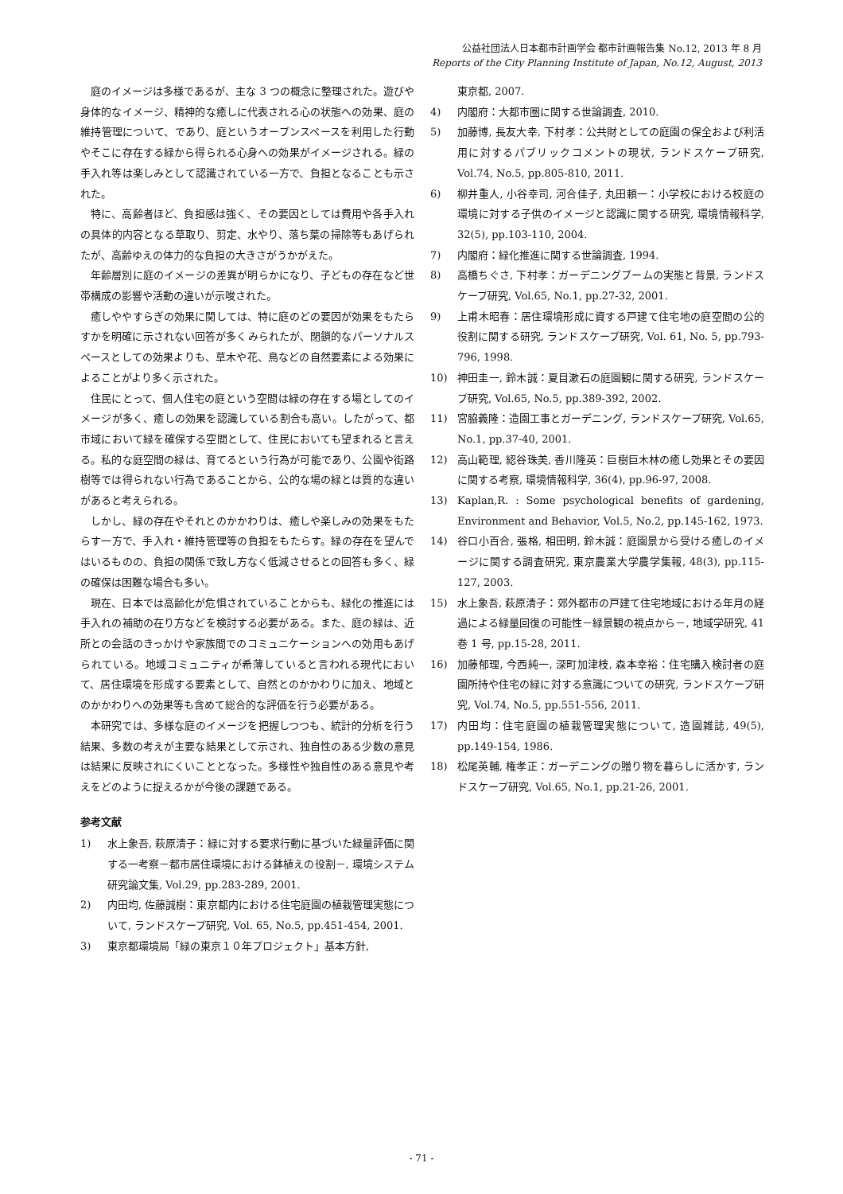公益社団法人日本都市計画学会 都市計画報告集 No.12, 2013 年 8 月
Reports of the City Planning Institute of Japan, No.12, August, 2013
庭のイメージは多様であるが、主な 3 つの概念に整理された。遊びや身体的なイメージ、精神的な癒しに代表される心の状態への効果、庭の維持管理について、であり、庭というオープンスペースを利用した行動やそこに存在する緑から得られる心身への効果がイメージされる。緑の手入れ等は楽しみとして認識されている一方で、負担となることも示された。
特に、高齢者ほど、負担感は強く、その要因としては費用や各手入れの具体的内容となる草取り、剪定、水やり、落ち葉の掃除等もあげられたが、高齢ゆえの体力的な負担の大きさがうかがえた。
年齢層別に庭のイメージの差異が明らかになり、子どもの存在など世帯構成の影響や活動の違いが示唆された。
癒しややすらぎの効果に関しては、特に庭のどの要因が効果をもたらすかを明確に示されない回答が多くみられたが、閉鎖的なパーソナルスペースとしての効果よりも、草木や花、鳥などの自然要素による効果によることがより多く示された。
住民にとって、個人住宅の庭という空間は緑の存在する場としてのイメージが多く、癒しの効果を認識している割合も高い。したがって、都市域において緑を確保する空間として、住民においても望まれると言える。私的な庭空間の緑は、育てるという行為が可能であり、公園や街路樹等では得られない行為であることから、公的な場の緑とは質的な違いがあると考えられる。
しかし、緑の存在やそれとのかかわりは、癒しや楽しみの効果をもたらす一方で、手入れ・維持管理等の負担をもたらす。緑の存在を望んではいるものの、負担の関係で致し方なく低減させるとの回答も多く、緑の確保は困難な場合も多い。
現在、日本では高齢化が危惧されていることからも、緑化の推進には手入れの補助の在り方などを検討する必要がある。また、庭の緑は、近所との会話のきっかけや家族間でのコミュニケーションへの効用もあげられている。地域コミュニティが希薄していると言われる現代において、居住環境を形成する要素として、自然とのかかわりに加え、地域とのかかわりへの効果等も含めて総合的な評価を行う必要がある。
本研究では、多様な庭のイメージを把握しつつも、統計的分析を行う結果、多数の考えが主要な結果として示され、独自性のある少数の意見は結果に反映されにくいこととなった。多様性や独自性のある意見や考えをどのように捉えるかが今後の課題である。
参考文献
1) 水上象吾, 萩原清子：緑に対する要求行動に基づいた緑量評価に関する一考察－都市居住環境における鉢植えの役割－, 環境システム研究論文集, Vol.29, pp.283-289, 2001.
2) 内田均, 佐藤誠樹：東京都内における住宅庭園の植栽管理実態について, ランドスケープ研究, Vol. 65, No.5, pp.451-454, 2001.
3) 東京都環境局「緑の東京１０年プロジェクト」基本方針,
東京都, 2007.
4) 内閣府：大都市圏に関する世論調査, 2010.
5) 加藤博, 長友大幸, 下村孝：公共財としての庭園の保全および利活用に対するパブリックコメントの現状, ランドスケープ研究, Vol.74, No.5, pp.805-810, 2011.
6) 柳井重人, 小谷幸司, 河合佳子, 丸田頼一：小学校における校庭の環境に対する子供のイメージと認識に関する研究, 環境情報科学, 32(5), pp.103-110, 2004.
7) 内閣府：緑化推進に関する世論調査, 1994.
8) 高橋ちぐさ, 下村孝：ガーデニングブームの実態と背景, ランドスケープ研究, Vol.65, No.1, pp.27-32, 2001.
9) 上甫木昭春：居住環境形成に資する戸建て住宅地の庭空間の公的役割に関する研究, ランドスケープ研究, Vol. 61, No. 5, pp.793-796, 1998.
10) 神田圭一, 鈴木誠：夏目漱石の庭園観に関する研究, ランドスケープ研究, Vol.65, No.5, pp.389-392, 2002.
11) 宮脇義隆：造園工事とガーデニング, ランドスケープ研究, Vol.65, No.1, pp.37-40, 2001.
12) 高山範理, 綛谷珠美, 香川隆英：巨樹巨木林の癒し効果とその要因に関する考察, 環境情報科学, 36(4), pp.96-97, 2008.
13) Kaplan,R. : Some psychological benefits of gardening, Environment and Behavior, Vol.5, No.2, pp.145-162, 1973.
14) 谷口小百合, 張格, 相田明, 鈴木誠：庭園景から受ける癒しのイメージに関する調査研究, 東京農業大学農学集報, 48(3), pp.115-127, 2003.
15) 水上象吾, 萩原清子：郊外都市の戸建て住宅地域における年月の経過による緑量回復の可能性－緑景観の視点から－, 地域学研究, 41 巻 1 号, pp.15-28, 2011.
16) 加藤郁理, 今西純一, 深町加津枝, 森本幸裕：住宅購入検討者の庭園所持や住宅の緑に対する意識についての研究, ランドスケープ研究, Vol.74, No.5, pp.551-556, 2011.
17) 内田均：住宅庭園の植栽管理実態について, 造園雑誌, 49(5), pp.149-154, 1986.
18) 松尾英輔, 権孝正：ガーデニングの贈り物を暮らしに活かす, ランドスケープ研究, Vol.65, No.1, pp.21-26, 2001.
- 71 -